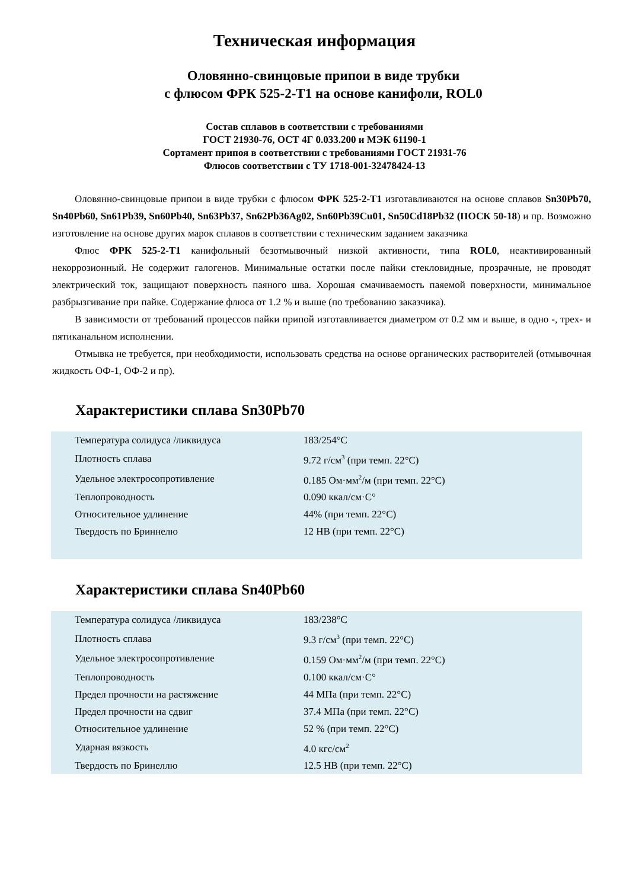Техническая информация
Оловянно-свинцовые припои в виде трубки
с флюсом ФРК 525-2-Т1 на основе канифоли, ROL0
Состав сплавов в соответствии с требованиями
ГОСТ 21930-76, ОСТ 4Г 0.033.200 и МЭК 61190-1
Сортамент припоя в соответствии с требованиями ГОСТ 21931-76
Флюсов соответствии с ТУ 1718-001-32478424-13
Оловянно-свинцовые припои в виде трубки с флюсом ФРК 525-2-Т1 изготавливаются на основе сплавов Sn30Pb70, Sn40Pb60, Sn61Pb39, Sn60Pb40, Sn63Pb37, Sn62Pb36Ag02, Sn60Pb39Cu01, Sn50Cd18Pb32 (ПОСК 50-18) и пр. Возможно изготовление на основе других марок сплавов в соответствии с техническим заданием заказчика
Флюс ФРК 525-2-Т1 канифольный безотмывочный низкой активности, типа ROL0, неактивированный некоррозионный. Не содержит галогенов. Минимальные остатки после пайки стекловидные, прозрачные, не проводят электрический ток, защищают поверхность паяного шва. Хорошая смачиваемость паяемой поверхности, минимальное разбрызгивание при пайке. Содержание флюса от 1.2 % и выше (по требованию заказчика).
В зависимости от требований процессов пайки припой изготавливается диаметром от 0.2 мм и выше, в одно -, трех- и пятиканальном исполнении.
Отмывка не требуется, при необходимости, использовать средства на основе органических растворителей (отмывочная жидкость ОФ-1, ОФ-2 и пр).
Характеристики сплава Sn30Pb70
| Температура солидуса /ликвидуса | 183/254°С |
| Плотность сплава | 9.72 г/см<sup>3</sup> (при темп. 22°С) |
| Удельное электросопротивление | 0.185 Ом·мм<sup>2</sup>/м (при темп. 22°С) |
| Теплопроводность | 0.090 ккал/см·С° |
| Относительное удлинение | 44% (при темп. 22°С) |
| Твердость по Бриннелю | 12 НВ (при темп. 22°С) |
Характеристики сплава Sn40Pb60
| Температура солидуса /ликвидуса | 183/238°С |
| Плотность сплава | 9.3 г/см<sup>3</sup> (при темп. 22°С) |
| Удельное электросопротивление | 0.159 Ом·мм<sup>2</sup>/м (при темп. 22°С) |
| Теплопроводность | 0.100 ккал/см·С° |
| Предел прочности на растяжение | 44 МПа (при темп. 22°С) |
| Предел прочности на сдвиг | 37.4 МПа (при темп. 22°С) |
| Относительное удлинение | 52 % (при темп. 22°С) |
| Ударная вязкость | 4.0 кгс/см<sup>2</sup> |
| Твердость по Бринеллю | 12.5 НВ (при темп. 22°С) |